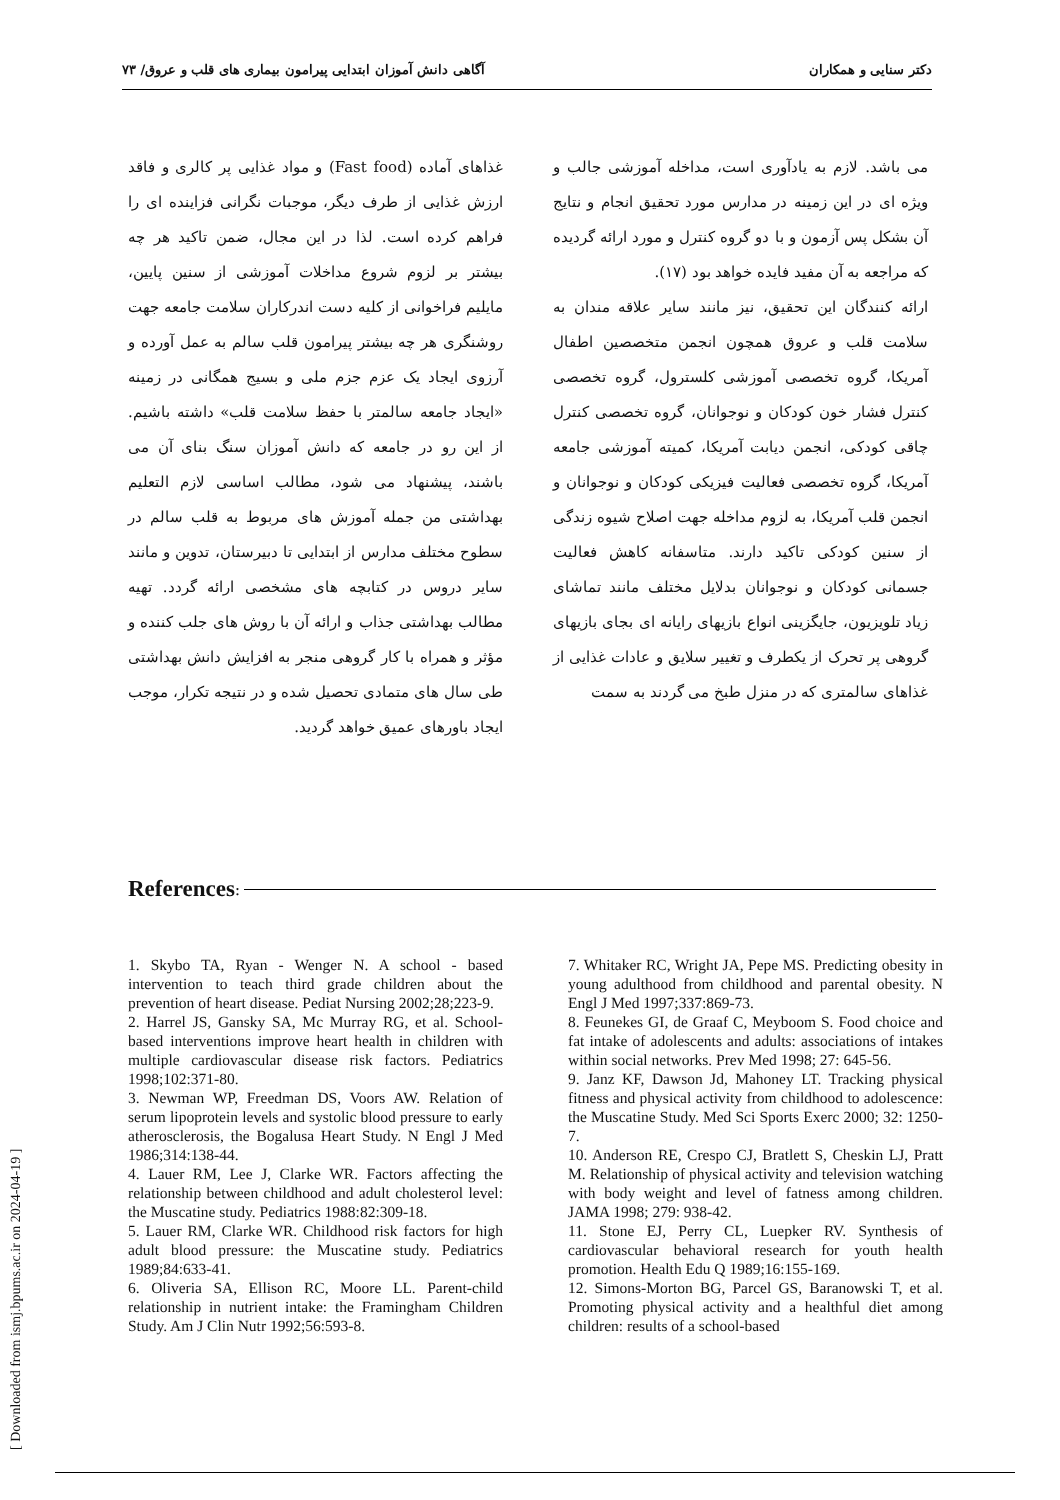دکتر سنایی و همکاران آگاهی دانش آموزان ابتدایی پیرامون بیماری های قلب و عروق/ ۷۳
می باشد. لازم به یادآوری است، مداخله آموزشی جالب و ویژه ای در این زمینه در مدارس مورد تحقیق انجام و نتایج آن بشکل پس آزمون و با دو گروه کنترل و مورد ارائه گردیده که مراجعه به آن مفید فایده خواهد بود (۱۷).
ارائه کنندگان این تحقیق، نیز مانند سایر علاقه مندان به سلامت قلب و عروق همچون انجمن متخصصین اطفال آمریکا، گروه تخصصی آموزشی کلسترول، گروه تخصصی کنترل فشار خون کودکان و نوجوانان، گروه تخصصی کنترل چاقی کودکی، انجمن دیابت آمریکا، کمیته آموزشی جامعه آمریکا، گروه تخصصی فعالیت فیزیکی کودکان و نوجوانان و انجمن قلب آمریکا، به لزوم مداخله جهت اصلاح شیوه زندگی از سنین کودکی تاکید دارند. متاسفانه کاهش فعالیت جسمانی کودکان و نوجوانان بدلایل مختلف مانند تماشای زیاد تلویزیون، جایگزینی انواع بازیهای رایانه ای بجای بازیهای گروهی پر تحرک از یکطرف و تغییر سلایق و عادات غذایی از غذاهای سالمتری که در منزل طبخ می گردند به سمت
غذاهای آماده (Fast food) و مواد غذایی پر کالری و فاقد ارزش غذایی از طرف دیگر، موجبات نگرانی فزاینده ای را فراهم کرده است. لذا در این مجال، ضمن تاکید هر چه بیشتر بر لزوم شروع مداخلات آموزشی از سنین پایین، مایلیم فراخوانی از کلیه دست اندرکاران سلامت جامعه جهت روشنگری هر چه بیشتر پیرامون قلب سالم به عمل آورده و آرزوی ایجاد یک عزم جزم ملی و بسیج همگانی در زمینه «ایجاد جامعه سالمتر با حفظ سلامت قلب» داشته باشیم. از این رو در جامعه که دانش آموزان سنگ بنای آن می باشند، پیشنهاد می شود، مطالب اساسی لازم التعلیم بهداشتی من جمله آموزش های مربوط به قلب سالم در سطوح مختلف مدارس از ابتدایی تا دبیرستان، تدوین و مانند سایر دروس در کتابچه های مشخصی ارائه گردد. تهیه مطالب بهداشتی جذاب و ارائه آن با روش های جلب کننده و مؤثر و همراه با کار گروهی منجر به افزایش دانش بهداشتی طی سال های متمادی تحصیل شده و در نتیجه تکرار، موجب ایجاد باورهای عمیق خواهد گردید.
References:
1. Skybo TA, Ryan - Wenger N. A school - based intervention to teach third grade children about the prevention of heart disease. Pediat Nursing 2002;28;223-9.
2. Harrel JS, Gansky SA, Mc Murray RG, et al. School- based interventions improve heart health in children with multiple cardiovascular disease risk factors. Pediatrics 1998;102:371-80.
3. Newman WP, Freedman DS, Voors AW. Relation of serum lipoprotein levels and systolic blood pressure to early atherosclerosis, the Bogalusa Heart Study. N Engl J Med 1986;314:138-44.
4. Lauer RM, Lee J, Clarke WR. Factors affecting the relationship between childhood and adult cholesterol level: the Muscatine study. Pediatrics 1988:82:309-18.
5. Lauer RM, Clarke WR. Childhood risk factors for high adult blood pressure: the Muscatine study. Pediatrics 1989;84:633-41.
6. Oliveria SA, Ellison RC, Moore LL. Parent-child relationship in nutrient intake: the Framingham Children Study. Am J Clin Nutr 1992;56:593-8.
7. Whitaker RC, Wright JA, Pepe MS. Predicting obesity in young adulthood from childhood and parental obesity. N Engl J Med 1997;337:869-73.
8. Feunekes GI, de Graaf C, Meyboom S. Food choice and fat intake of adolescents and adults: associations of intakes within social networks. Prev Med 1998; 27: 645-56.
9. Janz KF, Dawson Jd, Mahoney LT. Tracking physical fitness and physical activity from childhood to adolescence: the Muscatine Study. Med Sci Sports Exerc 2000; 32: 1250-7.
10. Anderson RE, Crespo CJ, Bratlett S, Cheskin LJ, Pratt M. Relationship of physical activity and television watching with body weight and level of fatness among children. JAMA 1998; 279: 938-42.
11. Stone EJ, Perry CL, Luepker RV. Synthesis of cardiovascular behavioral research for youth health promotion. Health Edu Q 1989;16:155-169.
12. Simons-Morton BG, Parcel GS, Baranowski T, et al. Promoting physical activity and a healthful diet among children: results of a school-based
[ Downloaded from ismj.bpums.ac.ir on 2024-04-19 ]